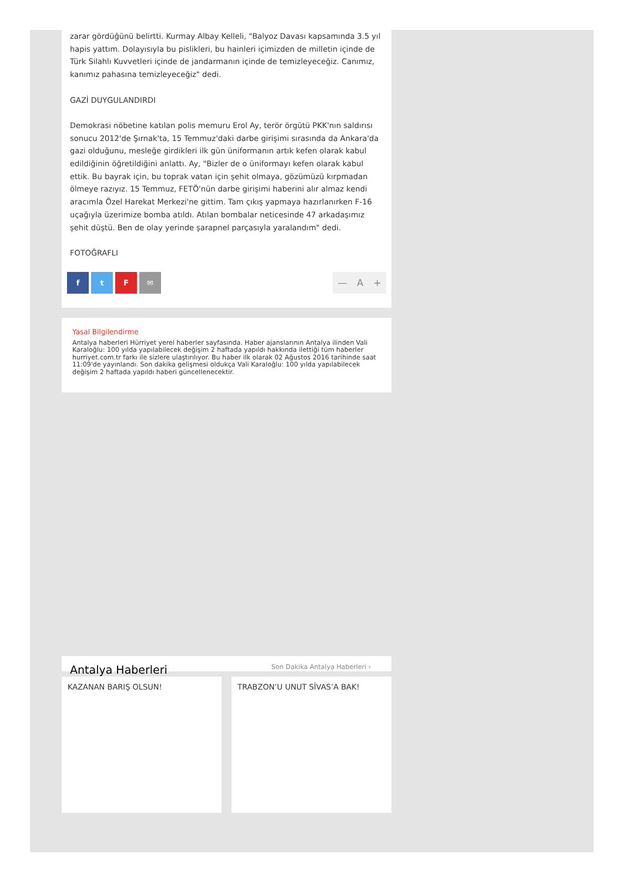zarar gördüğünü belirtti. Kurmay Albay Kelleli, "Balyoz Davası kapsamında 3.5 yıl hapis yattım. Dolayısıyla bu pislikleri, bu hainleri içimizden de milletin içinde de Türk Silahlı Kuvvetleri içinde de jandarmanın içinde de temizleyeceğiz. Canımız, kanımız pahasına temizleyeceğiz" dedi.
GAZİ DUYGULANDIRDI
Demokrasi nöbetine katılan polis memuru Erol Ay, terör örgütü PKK'nın saldırısı sonucu 2012'de Şırnak'ta, 15 Temmuz'daki darbe girişimi sırasında da Ankara'da gazi olduğunu, mesleğe girdikleri ilk gün üniformanın artık kefen olarak kabul edildiğinin öğretildiğini anlattı. Ay, "Bizler de o üniformayı kefen olarak kabul ettik. Bu bayrak için, bu toprak vatan için şehit olmaya, gözümüzü kırpmadan ölmeye razıyız. 15 Temmuz, FETÖ'nün darbe girişimi haberini alır almaz kendi aracımla Özel Harekat Merkezi'ne gittim. Tam çıkış yapmaya hazırlanırken F-16 uçağıyla üzerimize bomba atıldı. Atılan bombalar neticesinde 47 arkadaşımız şehit düştü. Ben de olay yerinde şarapnel parçasıyla yaralandım" dedi.
FOTOĞRAFLI
ftF ✉
— A +
Yasal Bilgilendirme
Antalya haberleri Hürriyet yerel haberler sayfasında. Haber ajanslarının Antalya ilinden Vali Karaloğlu: 100 yılda yapılabilecek değişim 2 haftada yapıldı hakkında ilettiği tüm haberler hurriyet.com.tr farkı ile sizlere ulaştırılıyor. Bu haber ilk olarak 02 Ağustos 2016 tarihinde saat 11:09'de yayınlandı. Son dakika gelişmesi oldukça Vali Karaloğlu: 100 yılda yapılabilecek değişim 2 haftada yapıldı haberi güncellenecektir.
Antalya Haberleri
Son Dakika Antalya Haberleri ›
KAZANAN BARIŞ OLSUN! TRABZON’U UNUT SİVAS’A BAK!